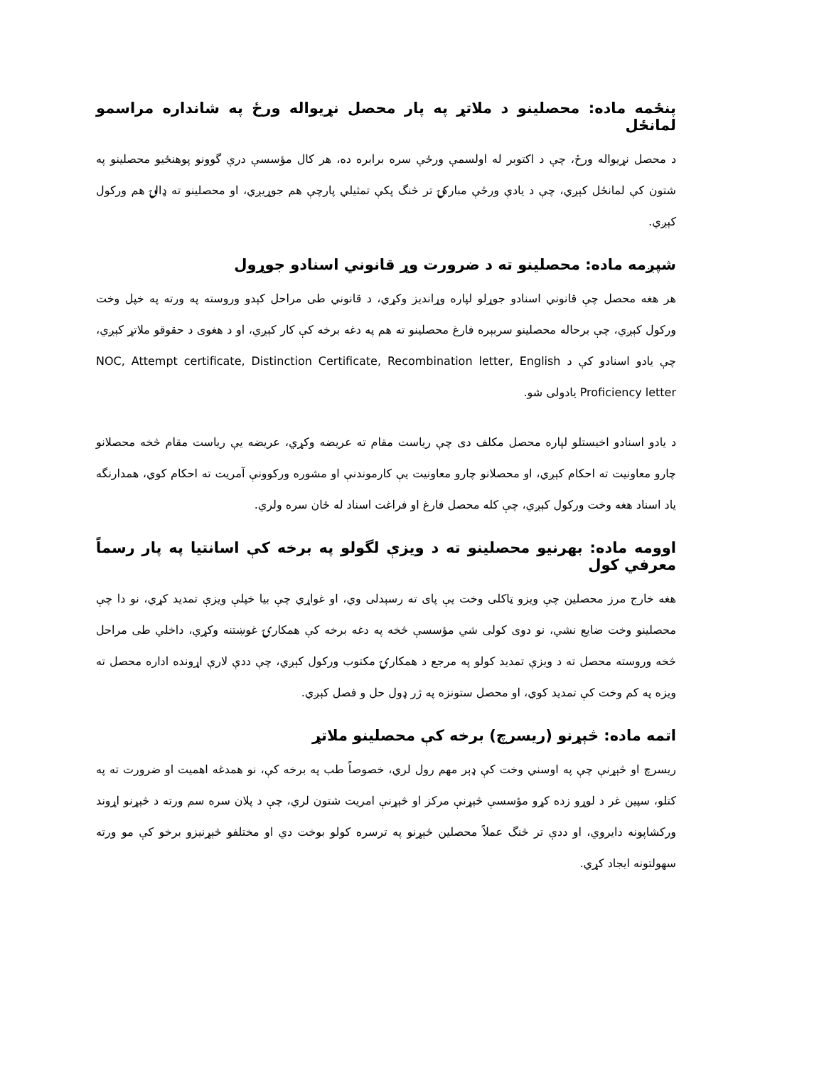پنځمه ماده: محصلینو د ملاتړ په پار محصل نړیواله ورځ په شانداره مراسمو لمانځل
د محصل نړیواله ورځ، چې د اکتوبر له اولسمې ورځې سره برابره ده، هر کال مؤسسې درې گوونو پوهنځیو محصلینو په شتون کې لمانځل کېږي، چې د یادې ورځې مبارکۍ تر څنگ پکې تمثیلي پارچې هم جوړیږي، او محصلینو ته ډالۍ هم ورکول کېږي.
شپږمه ماده: محصلینو ته د ضرورت وړ قانوني اسنادو جوړول
هر هغه محصل چې قانوني اسنادو جوړلو لپاره وړاندیز وکړي، د قانوني طی مراحل کېدو وروسته په ورته په خپل وخت ورکول کېږي، چې برحاله محصلینو سربېره فارغ محصلینو ته هم په دغه برخه کې کار کېږي، او د هغوی د حقوقو ملاتړ کېږي، چې یادو اسنادو کې د NOC, Attempt certificate, Distinction Certificate, Recombination letter, English Proficiency letter یادولی شو.
د یادو اسنادو اخیستلو لپاره محصل مکلف دی چې ریاست مقام ته عریضه وکړي، عریضه یې ریاست مقام څخه محصلانو چارو معاونیت ته احکام کېږي، او محصلانو چارو معاونیت یې کارموندنې او مشوره ورکوونې آمریت ته احکام کوي، همدارنگه یاد اسناد هغه وخت ورکول کېږي، چې کله محصل فارغ او فراغت اسناد له ځان سره ولري.
اوومه ماده: بهرنیو محصلینو ته د ویزې لگولو په برخه کې اسانتیا په پار رسماً معرفي کول
هغه خارج مرز محصلین چې ویزو ټاکلی وخت یې پای ته رسېدلی وي، او غواړي چې بیا خپلې ویزې تمدید کړي، نو دا چې محصلینو وخت ضایع نشي، نو دوی کولی شي مؤسسې څخه په دغه برخه کې همکارۍ غوښتنه وکړي، داخلي طی مراحل څخه وروسته محصل ته د ویزې تمدید کولو په مرجع د همکارۍ مکتوب ورکول کېږي، چې ددې لارې اړونده اداره محصل ته ویزه په کم وخت کې تمدید کوي، او محصل ستونزه په ژر ډول حل و فصل کېږي.
اتمه ماده: څېړنو (ریسرچ) برخه کې محصلینو ملاتړ
ریسرچ او څېړنې چې په اوسني وخت کې ډېر مهم رول لري، خصوصاً طب په برخه کې، نو همدغه اهمیت او ضرورت ته په کتلو، سپین غر د لوړو زده کړو مؤسسې څېړنې مرکز او څېړنې امریت شتون لري، چې د پلان سره سم ورته د څېړنو اړوند ورکشاپونه دایروي، او ددې تر څنگ عملاً محصلین څېړنو په ترسره کولو بوخت دي او مختلفو څېړنیزو برخو کې مو ورته سهولتونه ایجاد کړي.